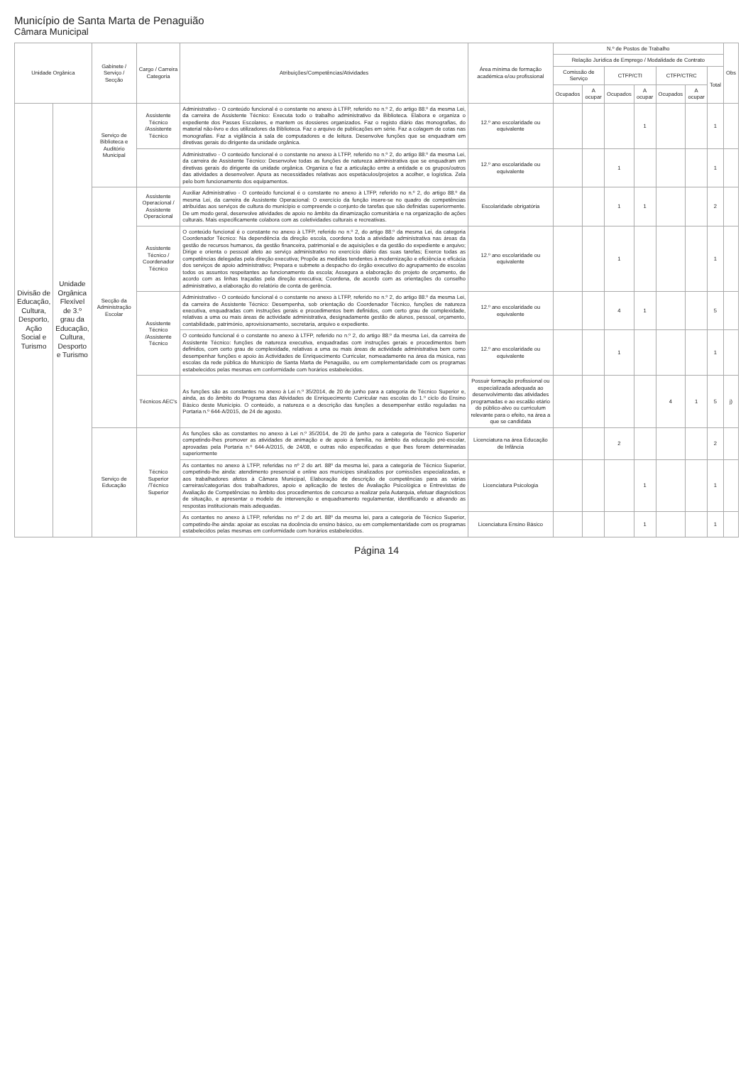Município de Santa Marta de Penaguião
Câmara Municipal
| Unidade Orgânica | | Gabinete / Serviço / Secção | Cargo / Carreira Categoria | Atribuições/Competências/Atividades | Área mínima de formação académica e/ou profissional | N.º de Postos de Trabalho | | | | | | | Obs |
| --- | --- | --- | --- | --- | --- | --- | --- | --- | --- | --- | --- | --- | --- |
| | | | | | | Relação Jurídica de Emprego / Modalidade de Contrato | | | | | | | |
| | | | | | | Comissão de Serviço | | CTFP/CTI | | CTFP/CTRC | | Total | |
| | | | | | | Ocupados | A ocupar | Ocupados | A ocupar | Ocupados | A ocupar | | |
| Divisão de Educação, Cultura, Desporto, Ação Social e Turismo | Unidade Orgânica Flexível de 3.º grau da Educação, Cultura, Desporto e Turismo | Serviço de Biblioteca e Auditório Municipal | Assistente Técnico /Assistente Técnico | Administrativo - O conteúdo funcional é o constante no anexo à LTFP, referido no n.º 2, do artigo 88.º da mesma Lei, da carreira de Assistente Técnico: Executa todo o trabalho administrativo da Biblioteca. Elabora e organiza o expediente dos Passes Escolares, e mantem os dossieres organizados. Faz o registo diário das monografias, do material não-livro e dos utilizadores da Biblioteca. Faz o arquivo de publicações em série. Faz a colagem de cotas nas monografias. Faz a vigilância à sala de computadores e de leitura. Desenvolve funções que se enquadram em diretivas gerais do dirigente da unidade orgânica. | 12.º ano escolaridade ou equivalente | | | | 1 | | | 1 | |
| | | | | Administrativo - O conteúdo funcional é o constante no anexo à LTFP, referido no n.º 2, do artigo 88.º da mesma Lei, da carreira de Assistente Técnico: Desenvolve todas as funções de natureza administrativa que se enquadram em diretivas gerais do dirigente da unidade orgânica. Organiza e faz a articulação entre a entidade e os grupos/outros das atividades a desenvolver. Apura as necessidades relativas aos espetáculos/projetos a acolher, e logística. Zela pelo bom funcionamento dos equipamentos. | 12.º ano escolaridade ou equivalente | | | 1 | | | | 1 | |
| | | Secção da Administração Escolar | Assistente Operacional / Assistente Operacional | Auxiliar Administrativo - O conteúdo funcional é o constante no anexo à LTFP, referido no n.º 2, do artigo 88.º da mesma Lei, da carreira de Assistente Operacional: O exercício da função insere-se no quadro de competências atribuídas aos serviços de cultura do município e compreende o conjunto de tarefas que são definidas superiormente. De um modo geral, desenvolve atividades de apoio no âmbito da dinamização comunitária e na organização de ações culturais. Mais especificamente colabora com as coletividades culturais e recreativas. | Escolaridade obrigatória | | | 1 | 1 | | | 2 | |
| | | | Assistente Técnico / Coordenador Técnico | O conteúdo funcional é o constante no anexo à LTFP, referido no n.º 2, do artigo 88.º da mesma Lei, da categoria Coordenador Técnico: Na dependência da direção escola, coordena toda a atividade administrativa nas áreas da gestão de recursos humanos, da gestão financeira, patrimonial e de aquisições e da gestão do expediente e arquivo; Dirige e orienta o pessoal afeto ao serviço administrativo no exercício diário das suas tarefas; Exerce todas as competências delegadas pela direção executiva; Propõe as medidas tendentes à modernização e eficiência e eficácia dos serviços de apoio administrativo; Prepara e submete a despacho do órgão executivo do agrupamento de escolas todos os assuntos respeitantes ao funcionamento da escola; Assegura a elaboração do projeto de orçamento, de acordo com as linhas traçadas pela direção executiva; Coordena, de acordo com as orientações do conselho administrativo, a elaboração do relatório de conta de gerência. | 12.º ano escolaridade ou equivalente | | | 1 | | | | 1 | |
| | | | Assistente Técnico /Assistente Técnico | Administrativo - O conteúdo funcional é o constante no anexo à LTFP, referido no n.º 2, do artigo 88.º da mesma Lei, da carreira de Assistente Técnico: Desempenha, sob orientação do Coordenador Técnico, funções de natureza executiva, enquadradas com instruções gerais e procedimentos bem definidos, com certo grau de complexidade, relativas a uma ou mais áreas de actividade administrativa, designadamente gestão de alunos, pessoal, orçamento, contabilidade, património, aprovisionamento, secretaria, arquivo e expediente. | 12.º ano escolaridade ou equivalente | | | 4 | 1 | | | 5 | |
| | | | | O conteúdo funcional é o constante no anexo à LTFP, referido no n.º 2, do artigo 88.º da mesma Lei, da carreira de Assistente Técnico: funções de natureza executiva, enquadradas com instruções gerais e procedimentos bem definidos, com certo grau de complexidade, relativas a uma ou mais áreas de actividade administrativa bem como desempenhar funções e apoio às Actividades de Enriquecimento Curricular, nomeadamente na área da música, nas escolas da rede pública do Município de Santa Marta de Penaguião, ou em complementaridade com os programas estabelecidos pelas mesmas em conformidade com horários estabelecidos. | 12.º ano escolaridade ou equivalente | | | 1 | | | | 1 | |
| | | | Técnicos AEC's | As funções são as constantes no anexo à Lei n.º 35/2014, de 20 de junho para a categoria de Técnico Superior e, ainda, as do âmbito do Programa das Atividades de Enriquecimento Curricular nas escolas do 1.º ciclo do Ensino Básico deste Município. O conteúdo, a natureza e a descrição das funções a desempenhar estão reguladas na Portaria n.º 644-A/2015, de 24 de agosto. | Possuir formação profissional ou especializada adequada ao desenvolvimento das atividades programadas e ao escalão etário do público-alvo ou curriculum relevante para o efeito, na área a que se candidata | | | | | 4 | 1 | 5 | j) |
| | | Serviço de Educação | Técnico Superior /Técnico Superior | As funções são as constantes no anexo à Lei n.º 35/2014, de 20 de junho para a categoria de Técnico Superior competindo-lhes promover as atividades de animação e de apoio à família, no âmbito da educação pré-escolar, aprovadas pela Portaria n.º 644-A/2015, de 24/08, e outras não especificadas e que lhes forem determinadas superiormente | Licenciatura na área Educação de Infância | | | 2 | | | | 2 | |
| | | | | As contantes no anexo à LTFP, referidas no nº 2 do art. 88º da mesma lei, para a categoria de Técnico Superior, competindo-lhe ainda: atendimento presencial e online aos munícipes sinalizados por comissões especializadas, e aos trabalhadores afetos à Câmara Municipal, Elaboração de descrição de competências para as várias carreiras/categorias dos trabalhadores, apoio e aplicação de testes de Avaliação Psicológica e Entrevistas de Avaliação de Competências no âmbito dos procedimentos de concurso a realizar pela Autarquia, efetuar diagnósticos de situação, e apresentar o modelo de intervenção e enquadramento regulamentar, identificando e ativando as respostas institucionais mais adequadas. | Licenciatura Psicologia | | | | 1 | | | 1 | |
| | | | | As contantes no anexo à LTFP, referidas no nº 2 do art. 88º da mesma lei, para a categoria de Técnico Superior, competindo-lhe ainda: apoiar as escolas na docência do ensino básico, ou em complementaridade com os programas estabelecidos pelas mesmas em conformidade com horários estabelecidos. | Licenciatura Ensino Básico | | | | 1 | | | 1 | |
Página 14